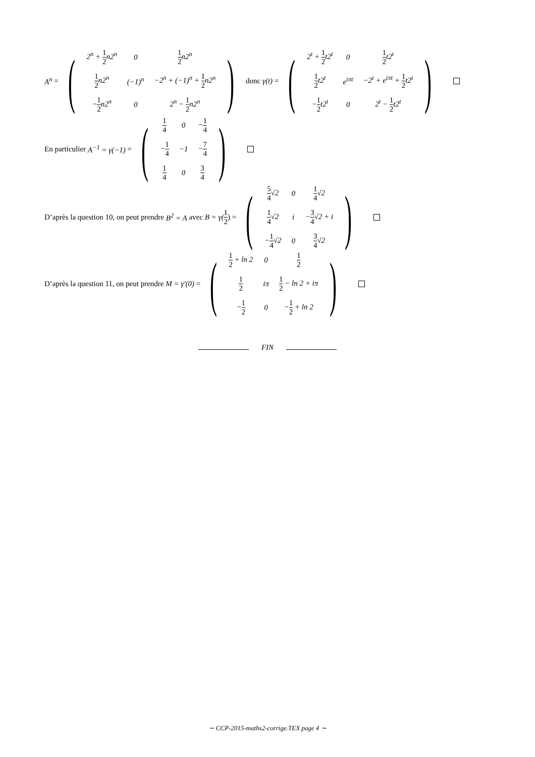A<sup>n</sup> = (
| 2<sup>n</sup> + 1 2 n2<sup>n</sup> | 0 | 1 2 n2<sup>n</sup> |
| 1 2 n2<sup>n</sup> | (−1)<sup>n</sup> | −2<sup>n</sup> + (−1)<sup>n</sup> + 1 2 n2<sup>n</sup> |
| − 1 2 n2<sup>n</sup> | 0 | 2<sup>n</sup> − 1 2 n2<sup>n</sup> |
) donc γ(t) = (
| 2<sup>t</sup> + 1 2 t2<sup>t</sup> | 0 | 1 2 t2<sup>t</sup> |
| 1 2 t2<sup>t</sup> | e<sup>iπt</sup> | −2<sup>t</sup> + e<sup>iπt</sup> + 1 2 t2<sup>t</sup> |
| − 1 2 t2<sup>t</sup> | 0 | 2<sup>t</sup> − 1 2 t2<sup>t</sup> |
)
En particulier A<sup>−1</sup> = γ(−1) = (
| 1 4 | 0 | − 1 4 |
| − 1 4 | −1 | − 7 4 |
| 1 4 | 0 | 3 4 |
)
D’après la question 10, on peut prendre B<sup>2</sup> = A avec B = γ(1 2) = (
| 5 4 √2 | 0 | 1 4 √2 |
| 1 4 √2 | i | − 3 4 √2 + i |
| − 1 4 √2 | 0 | 3 4 √2 |
)
D’après la question 11, on peut prendre M = γ′(0) = (
| 1 2 + ln 2 | 0 | 1 2 |
| 1 2 | iπ | 1 2 − ln 2 + iπ |
| − 1 2 | 0 | − 1 2 + ln 2 |
)
FIN
∼ CCP-2015-maths2-corrige.TEX page 4 ∼